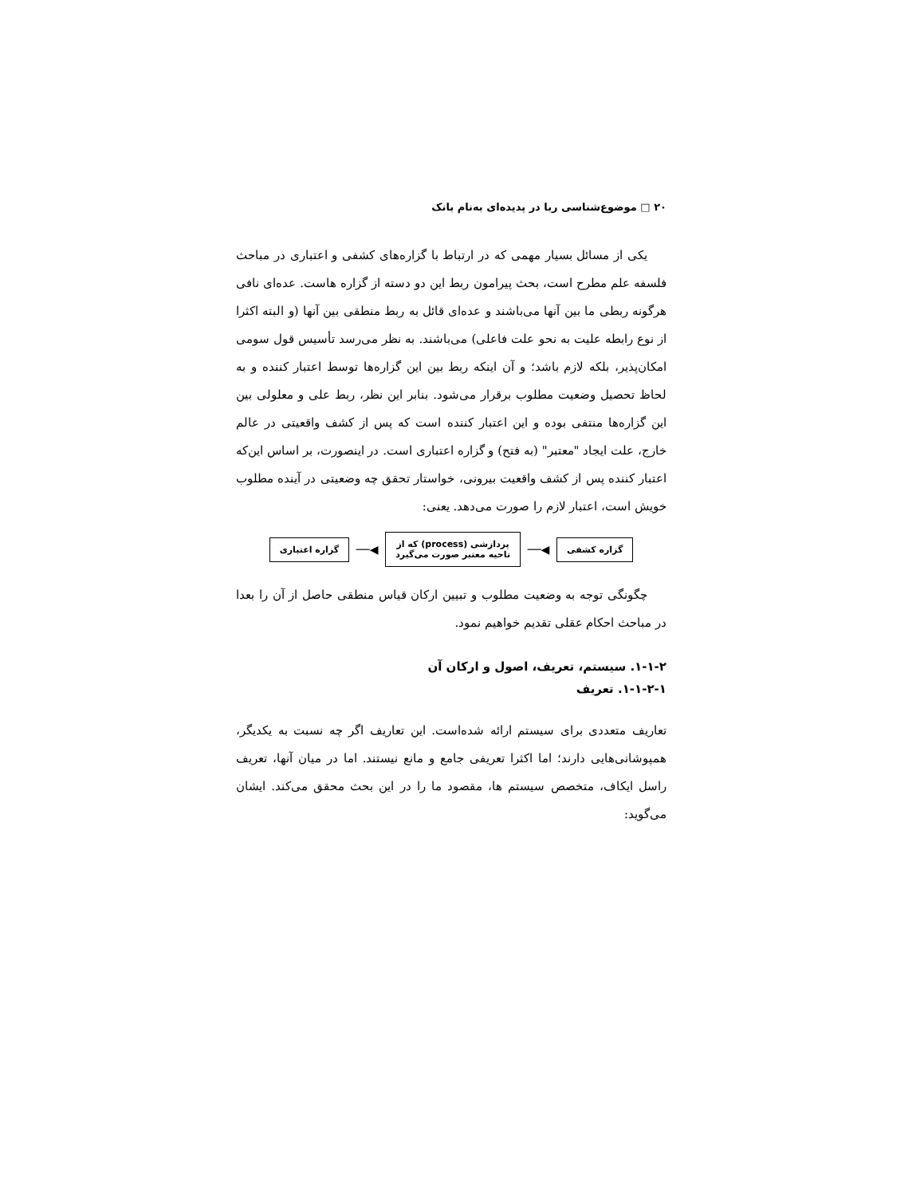۲۰ □ موضوع‌شناسی ربا در پدیده‌ای به‌نام بانک
یکی از مسائل بسیار مهمی که در ارتباط با گزاره‌های کشفی و اعتباری در مباحث فلسفه علم مطرح است، بحث پیرامون ربط این دو دسته از گزاره هاست. عده‌ای نافی هرگونه ربطی ما بین آنها می‌باشند و عده‌ای قائل به ربط منطقی بین آنها (و البته اکثرا از نوع رابطه علیت به نحو علت فاعلی) می‌باشند. به نظر می‌رسد تأسیس قول سومی امکان‌پذیر، بلکه لازم باشد؛ و آن اینکه ربط بین این گزاره‌ها توسط اعتبار کننده و به لحاظ تحصیل وضعیت مطلوب برقرار می‌شود. بنابر این نظر، ربط علی و معلولی بین این گزاره‌ها منتفی بوده و این اعتبار کننده است که پس از کشف واقعیتی در عالم خارج، علت ایجاد "معتبر" (به فتح) و گزاره اعتباری است. در اینصورت، بر اساس این‌که اعتبار کننده پس از کشف واقعیت بیرونی، خواستار تحقق چه وضعیتی در آینده مطلوب خویش است، اعتبار لازم را صورت می‌دهد. یعنی:
گزاره کشفی
◀──
پردازشی (process) که از
ناحیه معتبر صورت می‌گیرد
◀──
گزاره اعتباری
چگونگی توجه به وضعیت مطلوب و تبیین ارکان قیاس منطقی حاصل از آن را بعدا در مباحث احکام عقلی تقدیم خواهیم نمود.
۱-۱-۲. سیستم، تعریف، اصول و ارکان آن
۱-۱-۲-۱. تعریف
تعاریف متعددی برای سیستم ارائه شده‌است. این تعاریف اگر چه نسبت به یکدیگر، همپوشانی‌هایی دارند؛ اما اکثرا تعریفی جامع و مانع نیستند. اما در میان آنها، تعریف راسل ایکاف، متخصص سیستم ها، مقصود ما را در این بحث محقق می‌کند. ایشان می‌گوید: